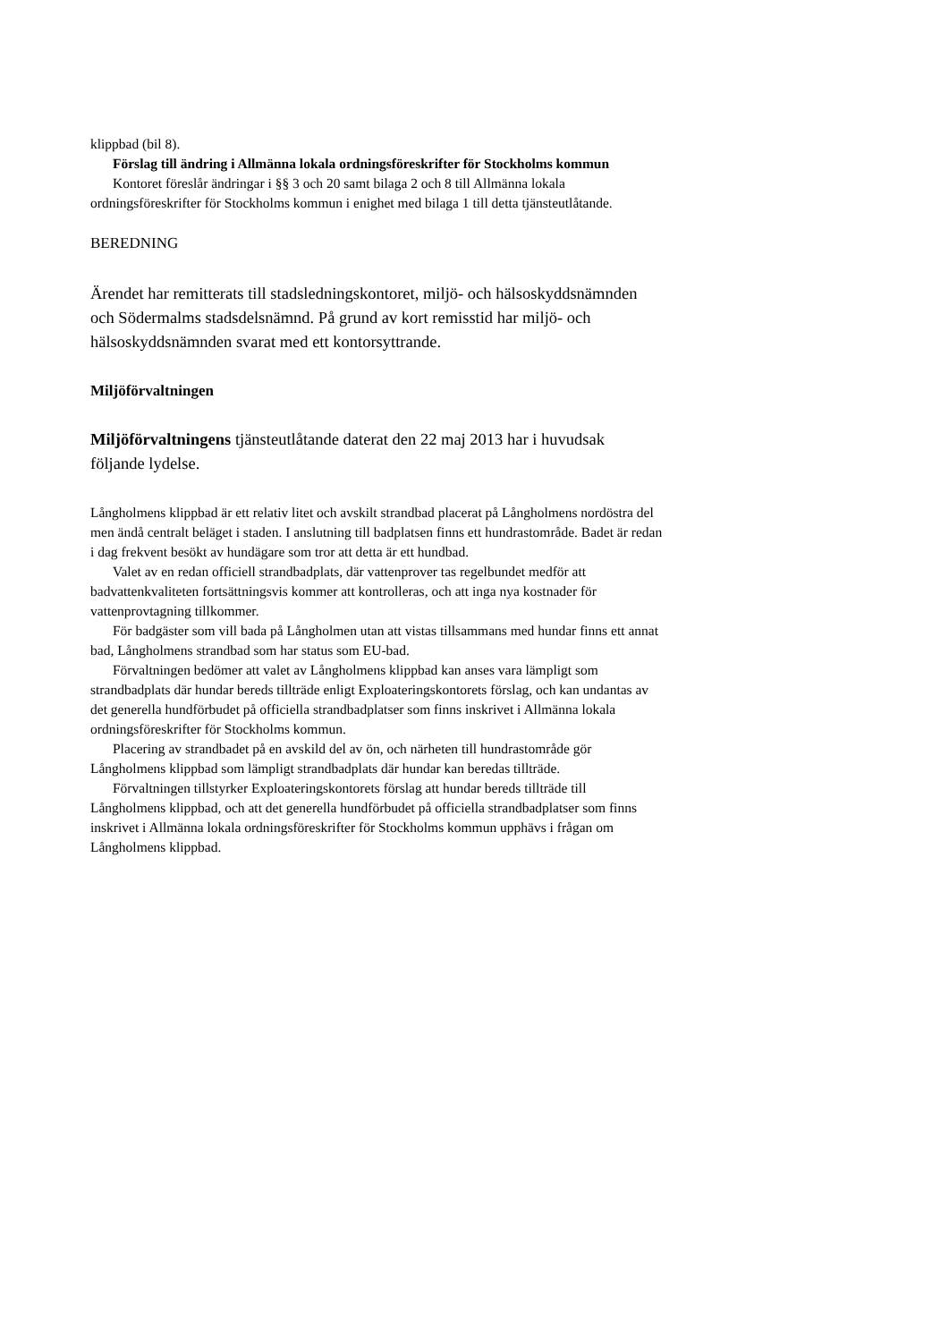klippbad (bil 8).
Förslag till ändring i Allmänna lokala ordningsföreskrifter för Stockholms kommun
Kontoret föreslår ändringar i §§ 3 och 20 samt bilaga 2 och 8 till Allmänna lokala ordningsföreskrifter för Stockholms kommun i enighet med bilaga 1 till detta tjänsteutlåtande.
BEREDNING
Ärendet har remitterats till stadsledningskontoret, miljö- och hälsoskyddsnämnden och Södermalms stadsdelsnämnd. På grund av kort remisstid har miljö- och hälsoskyddsnämnden svarat med ett kontorsyttrande.
Miljöförvaltningen
Miljöförvaltningens tjänsteutlåtande daterat den 22 maj 2013 har i huvudsak följande lydelse.
Långholmens klippbad är ett relativ litet och avskilt strandbad placerat på Långholmens nordöstra del men ändå centralt beläget i staden. I anslutning till badplatsen finns ett hundrastområde. Badet är redan i dag frekvent besökt av hundägare som tror att detta är ett hundbad.
Valet av en redan officiell strandbadplats, där vattenprover tas regelbundet medför att badvattenkvaliteten fortsättningsvis kommer att kontrolleras, och att inga nya kostnader för vattenprovtagning tillkommer.
För badgäster som vill bada på Långholmen utan att vistas tillsammans med hundar finns ett annat bad, Långholmens strandbad som har status som EU-bad.
Förvaltningen bedömer att valet av Långholmens klippbad kan anses vara lämpligt som strandbadplats där hundar bereds tillträde enligt Exploateringskontorets förslag, och kan undantas av det generella hundförbudet på officiella strandbadplatser som finns inskrivet i Allmänna lokala ordningsföreskrifter för Stockholms kommun.
Placering av strandbadet på en avskild del av ön, och närheten till hundrastområde gör Långholmens klippbad som lämpligt strandbadplats där hundar kan beredas tillträde.
Förvaltningen tillstyrker Exploateringskontorets förslag att hundar bereds tillträde till Långholmens klippbad, och att det generella hundförbudet på officiella strandbadplatser som finns inskrivet i Allmänna lokala ordningsföreskrifter för Stockholms kommun upphävs i frågan om Långholmens klippbad.